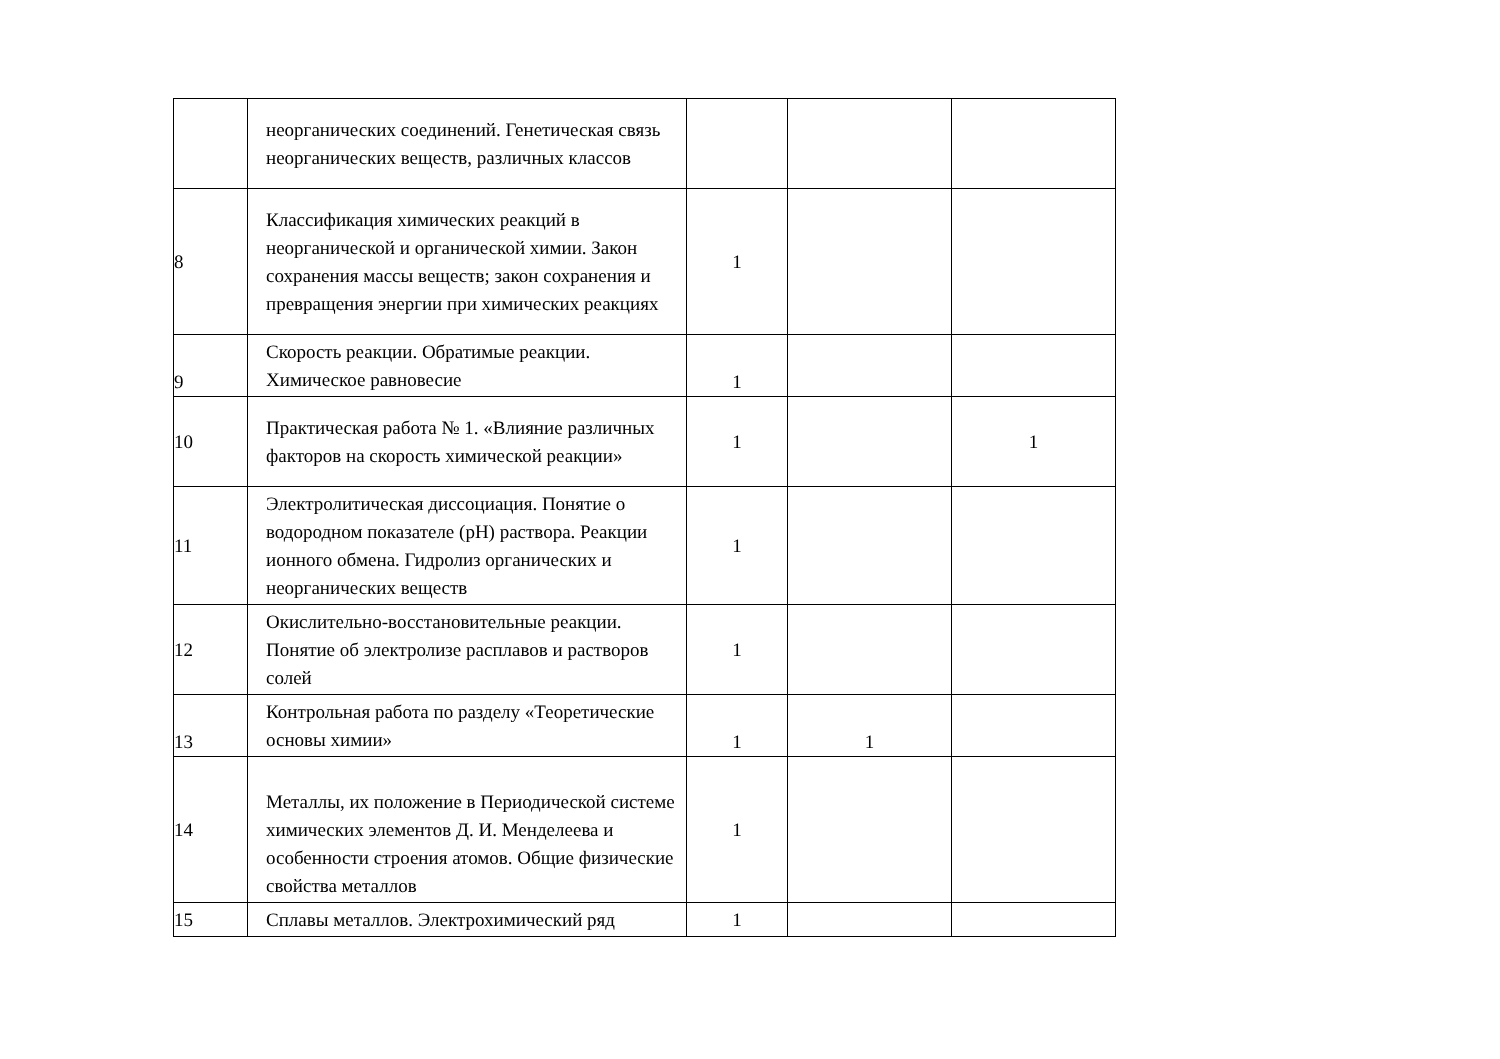| | неорганических соединений. Генетическая связь неорганических веществ, различных классов | | | |
| 8 | Классификация химических реакций в неорганической и органической химии. Закон сохранения массы веществ; закон сохранения и превращения энергии при химических реакциях | 1 | | |
| 9 | Скорость реакции. Обратимые реакции. Химическое равновесие | 1 | | |
| 10 | Практическая работа № 1. «Влияние различных факторов на скорость химической реакции» | 1 | | 1 |
| 11 | Электролитическая диссоциация. Понятие о водородном показателе (pH) раствора. Реакции ионного обмена. Гидролиз органических и неорганических веществ | 1 | | |
| 12 | Окислительно-восстановительные реакции. Понятие об электролизе расплавов и растворов солей | 1 | | |
| 13 | Контрольная работа по разделу «Теоретические основы химии» | 1 | 1 | |
| 14 | Металлы, их положение в Периодической системе химических элементов Д. И. Менделеева и особенности строения атомов. Общие физические свойства металлов | 1 | | |
| 15 | Сплавы металлов. Электрохимический ряд | 1 | | |